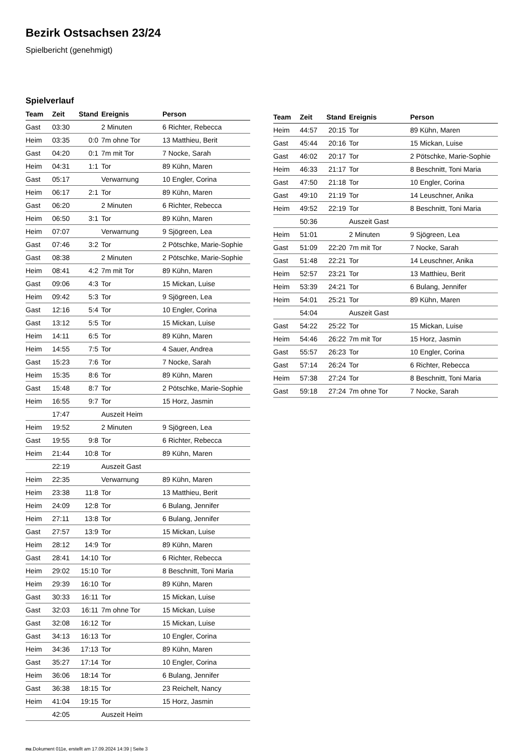Bezirk Ostsachsen 23/24
Spielbericht (genehmigt)
Spielverlauf
| Team | Zeit | Stand | Ereignis | Person |
| --- | --- | --- | --- | --- |
| Gast | 03:30 | | 2 Minuten | 6 Richter, Rebecca |
| Heim | 03:35 | 0:0 | 7m ohne Tor | 13 Matthieu, Berit |
| Gast | 04:20 | 0:1 | 7m mit Tor | 7 Nocke, Sarah |
| Heim | 04:31 | 1:1 | Tor | 89 Kühn, Maren |
| Gast | 05:17 | | Verwarnung | 10 Engler, Corina |
| Heim | 06:17 | 2:1 | Tor | 89 Kühn, Maren |
| Gast | 06:20 | | 2 Minuten | 6 Richter, Rebecca |
| Heim | 06:50 | 3:1 | Tor | 89 Kühn, Maren |
| Heim | 07:07 | | Verwarnung | 9 Sjögreen, Lea |
| Gast | 07:46 | 3:2 | Tor | 2 Pötschke, Marie-Sophie |
| Gast | 08:38 | | 2 Minuten | 2 Pötschke, Marie-Sophie |
| Heim | 08:41 | 4:2 | 7m mit Tor | 89 Kühn, Maren |
| Gast | 09:06 | 4:3 | Tor | 15 Mickan, Luise |
| Heim | 09:42 | 5:3 | Tor | 9 Sjögreen, Lea |
| Gast | 12:16 | 5:4 | Tor | 10 Engler, Corina |
| Gast | 13:12 | 5:5 | Tor | 15 Mickan, Luise |
| Heim | 14:11 | 6:5 | Tor | 89 Kühn, Maren |
| Heim | 14:55 | 7:5 | Tor | 4 Sauer, Andrea |
| Gast | 15:23 | 7:6 | Tor | 7 Nocke, Sarah |
| Heim | 15:35 | 8:6 | Tor | 89 Kühn, Maren |
| Gast | 15:48 | 8:7 | Tor | 2 Pötschke, Marie-Sophie |
| Heim | 16:55 | 9:7 | Tor | 15 Horz, Jasmin |
| | 17:47 | | Auszeit Heim | |
| Heim | 19:52 | | 2 Minuten | 9 Sjögreen, Lea |
| Gast | 19:55 | 9:8 | Tor | 6 Richter, Rebecca |
| Heim | 21:44 | 10:8 | Tor | 89 Kühn, Maren |
| | 22:19 | | Auszeit Gast | |
| Heim | 22:35 | | Verwarnung | 89 Kühn, Maren |
| Heim | 23:38 | 11:8 | Tor | 13 Matthieu, Berit |
| Heim | 24:09 | 12:8 | Tor | 6 Bulang, Jennifer |
| Heim | 27:11 | 13:8 | Tor | 6 Bulang, Jennifer |
| Gast | 27:57 | 13:9 | Tor | 15 Mickan, Luise |
| Heim | 28:12 | 14:9 | Tor | 89 Kühn, Maren |
| Gast | 28:41 | 14:10 | Tor | 6 Richter, Rebecca |
| Heim | 29:02 | 15:10 | Tor | 8 Beschnitt, Toni Maria |
| Heim | 29:39 | 16:10 | Tor | 89 Kühn, Maren |
| Gast | 30:33 | 16:11 | Tor | 15 Mickan, Luise |
| Gast | 32:03 | 16:11 | 7m ohne Tor | 15 Mickan, Luise |
| Gast | 32:08 | 16:12 | Tor | 15 Mickan, Luise |
| Gast | 34:13 | 16:13 | Tor | 10 Engler, Corina |
| Heim | 34:36 | 17:13 | Tor | 89 Kühn, Maren |
| Gast | 35:27 | 17:14 | Tor | 10 Engler, Corina |
| Heim | 36:06 | 18:14 | Tor | 6 Bulang, Jennifer |
| Gast | 36:38 | 18:15 | Tor | 23 Reichelt, Nancy |
| Heim | 41:04 | 19:15 | Tor | 15 Horz, Jasmin |
| | 42:05 | | Auszeit Heim | |
| Team | Zeit | Stand | Ereignis | Person |
| --- | --- | --- | --- | --- |
| Heim | 44:57 | 20:15 | Tor | 89 Kühn, Maren |
| Gast | 45:44 | 20:16 | Tor | 15 Mickan, Luise |
| Gast | 46:02 | 20:17 | Tor | 2 Pötschke, Marie-Sophie |
| Heim | 46:33 | 21:17 | Tor | 8 Beschnitt, Toni Maria |
| Gast | 47:50 | 21:18 | Tor | 10 Engler, Corina |
| Gast | 49:10 | 21:19 | Tor | 14 Leuschner, Anika |
| Heim | 49:52 | 22:19 | Tor | 8 Beschnitt, Toni Maria |
| | 50:36 | | Auszeit Gast | |
| Heim | 51:01 | | 2 Minuten | 9 Sjögreen, Lea |
| Gast | 51:09 | 22:20 | 7m mit Tor | 7 Nocke, Sarah |
| Gast | 51:48 | 22:21 | Tor | 14 Leuschner, Anika |
| Heim | 52:57 | 23:21 | Tor | 13 Matthieu, Berit |
| Heim | 53:39 | 24:21 | Tor | 6 Bulang, Jennifer |
| Heim | 54:01 | 25:21 | Tor | 89 Kühn, Maren |
| | 54:04 | | Auszeit Gast | |
| Gast | 54:22 | 25:22 | Tor | 15 Mickan, Luise |
| Heim | 54:46 | 26:22 | 7m mit Tor | 15 Horz, Jasmin |
| Gast | 55:57 | 26:23 | Tor | 10 Engler, Corina |
| Gast | 57:14 | 26:24 | Tor | 6 Richter, Rebecca |
| Heim | 57:38 | 27:24 | Tor | 8 Beschnitt, Toni Maria |
| Gast | 59:18 | 27:24 | 7m ohne Tor | 7 Nocke, Sarah |
nu.Dokument 011e, erstellt am 17.09.2024 14:39 | Seite 3